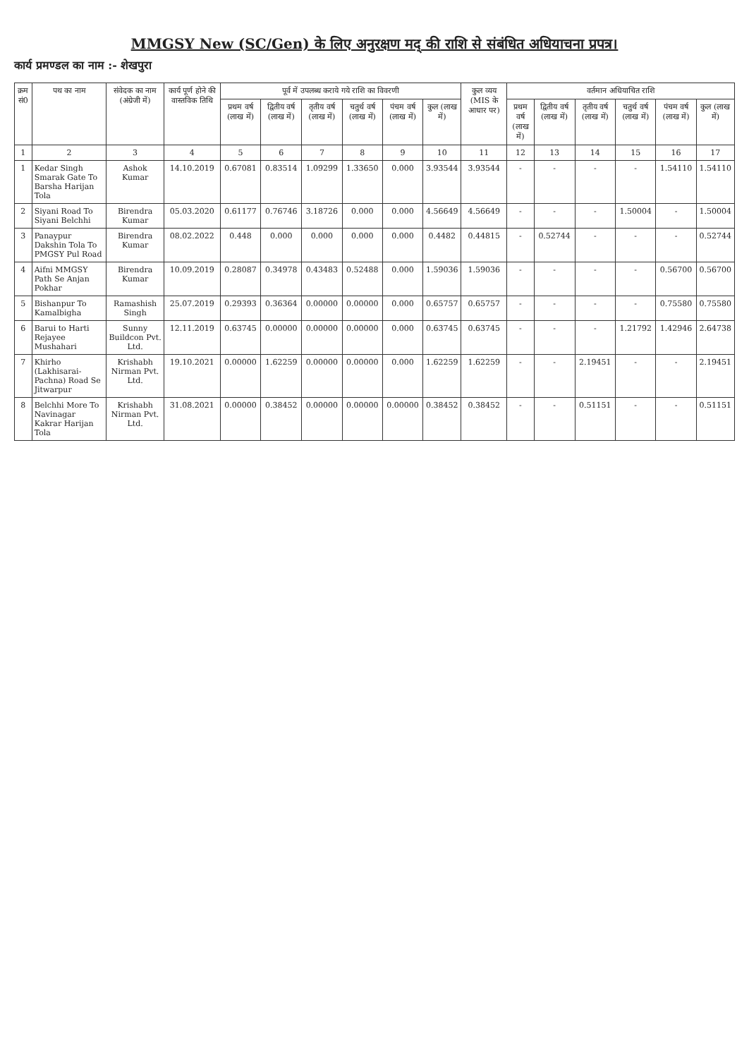MMGSY New (SC/Gen) के लिए अनुरक्षण मद् की राशि से संबंधित अधियाचना प्रपत्र।
कार्य प्रमण्डल का नाम :- शेखपुरा
| क्रम सं0 | पथ का नाम | संवेदक का नाम (अंग्रेजी में) | कार्य पूर्ण होने की वास्तविक तिथि | पूर्व में उपलब्ध कराये गये राशि का विवरणी | | | | | | कुल व्यय (MIS के आधार पर) | वर्तमान अधियाचित राशि | | | | | |
| --- | --- | --- | --- | --- | --- | --- | --- | --- | --- | --- | --- | --- | --- | --- | --- | --- |
| | | | | प्रथम वर्ष (लाख में) | द्वितीय वर्ष (लाख में) | तृतीय वर्ष (लाख में) | चतुर्थ वर्ष (लाख में) | पंचम वर्ष (लाख में) | कुल (लाख में) | | प्रथम वर्ष (लाख में) | द्वितीय वर्ष (लाख में) | तृतीय वर्ष (लाख में) | चतुर्थ वर्ष (लाख में) | पंचम वर्ष (लाख में) | कुल (लाख में) |
| 1 | 2 | 3 | 4 | 5 | 6 | 7 | 8 | 9 | 10 | 11 | 12 | 13 | 14 | 15 | 16 | 17 |
| 1 | Kedar Singh Smarak Gate To Barsha Harijan Tola | Ashok Kumar | 14.10.2019 | 0.67081 | 0.83514 | 1.09299 | 1.33650 | 0.000 | 3.93544 | 3.93544 | - | - | - | - | 1.54110 | 1.54110 |
| 2 | Siyani Road To Siyani Belchhi | Birendra Kumar | 05.03.2020 | 0.61177 | 0.76746 | 3.18726 | 0.000 | 0.000 | 4.56649 | 4.56649 | - | - | - | 1.50004 | - | 1.50004 |
| 3 | Panaypur Dakshin Tola To PMGSY Pul Road | Birendra Kumar | 08.02.2022 | 0.448 | 0.000 | 0.000 | 0.000 | 0.000 | 0.4482 | 0.44815 | - | 0.52744 | - | - | - | 0.52744 |
| 4 | Aifni MMGSY Path Se Anjan Pokhar | Birendra Kumar | 10.09.2019 | 0.28087 | 0.34978 | 0.43483 | 0.52488 | 0.000 | 1.59036 | 1.59036 | - | - | - | - | 0.56700 | 0.56700 |
| 5 | Bishanpur To Kamalbigha | Ramashish Singh | 25.07.2019 | 0.29393 | 0.36364 | 0.00000 | 0.00000 | 0.000 | 0.65757 | 0.65757 | - | - | - | - | 0.75580 | 0.75580 |
| 6 | Barui to Harti Rejayee Mushahari | Sunny Buildcon Pvt. Ltd. | 12.11.2019 | 0.63745 | 0.00000 | 0.00000 | 0.00000 | 0.000 | 0.63745 | 0.63745 | - | - | - | 1.21792 | 1.42946 | 2.64738 |
| 7 | Khirho (Lakhisarai-Pachna) Road Se Jitwarpur | Krishabh Nirman Pvt. Ltd. | 19.10.2021 | 0.00000 | 1.62259 | 0.00000 | 0.00000 | 0.000 | 1.62259 | 1.62259 | - | - | 2.19451 | - | - | 2.19451 |
| 8 | Belchhi More To Navinagar Kakrar Harijan Tola | Krishabh Nirman Pvt. Ltd. | 31.08.2021 | 0.00000 | 0.38452 | 0.00000 | 0.00000 | 0.00000 | 0.38452 | 0.38452 | - | - | 0.51151 | - | - | 0.51151 |